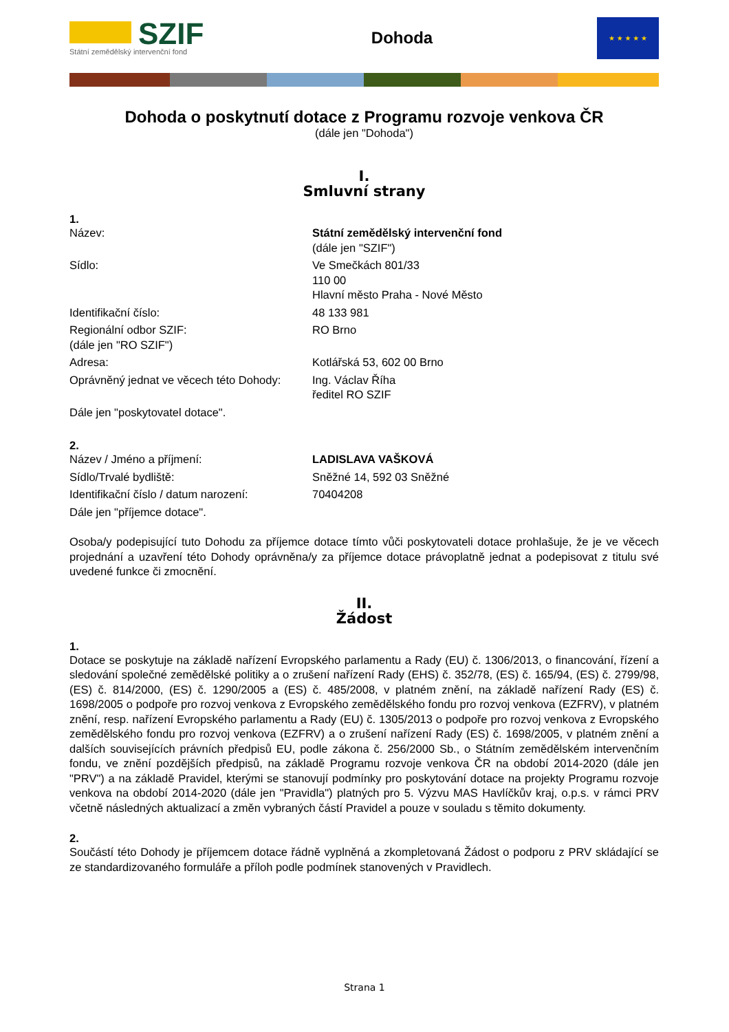SZIF
Státní zemědělský intervenční fond
Dohoda
★ ★ ★ ★ ★
Dohoda o poskytnutí dotace z Programu rozvoje venkova ČR
(dále jen "Dohoda")
I.
Smluvní strany
1.
Název: Státní zemědělský intervenční fond
(dále jen "SZIF")
Sídlo: Ve Smečkách 801/33
110 00
Hlavní město Praha - Nové Město
Identifikační číslo: 48 133 981
Regionální odbor SZIF:
(dále jen "RO SZIF")
RO Brno
Adresa: Kotlářská 53, 602 00 Brno
Oprávněný jednat ve věcech této Dohody:
Ing. Václav Říha
ředitel RO SZIF
Dále jen "poskytovatel dotace".
2.
Název / Jméno a příjmení: LADISLAVA VAŠKOVÁ
Sídlo/Trvalé bydliště: Sněžné 14, 592 03 Sněžné
Identifikační číslo / datum narození:
70404208
Dále jen "příjemce dotace".
Osoba/y podepisující tuto Dohodu za příjemce dotace tímto vůči poskytovateli dotace prohlašuje, že je ve věcech projednání a uzavření této Dohody oprávněna/y za příjemce dotace právoplatně jednat a podepisovat z titulu své uvedené funkce či zmocnění.
II.
Žádost
1.
Dotace se poskytuje na základě nařízení Evropského parlamentu a Rady (EU) č. 1306/2013, o financování, řízení a sledování společné zemědělské politiky a o zrušení nařízení Rady (EHS) č. 352/78, (ES) č. 165/94, (ES) č. 2799/98, (ES) č. 814/2000, (ES) č. 1290/2005 a (ES) č. 485/2008, v platném znění, na základě nařízení Rady (ES) č. 1698/2005 o podpoře pro rozvoj venkova z Evropského zemědělského fondu pro rozvoj venkova (EZFRV), v platném znění, resp. nařízení Evropského parlamentu a Rady (EU) č. 1305/2013 o podpoře pro rozvoj venkova z Evropského zemědělského fondu pro rozvoj venkova (EZFRV) a o zrušení nařízení Rady (ES) č. 1698/2005, v platném znění a dalších souvisejících právních předpisů EU, podle zákona č. 256/2000 Sb., o Státním zemědělském intervenčním fondu, ve znění pozdějších předpisů, na základě Programu rozvoje venkova ČR na období 2014-2020 (dále jen "PRV") a na základě Pravidel, kterými se stanovují podmínky pro poskytování dotace na projekty Programu rozvoje venkova na období 2014-2020 (dále jen "Pravidla") platných pro 5. Výzvu MAS Havlíčkův kraj, o.p.s. v rámci PRV včetně následných aktualizací a změn vybraných částí Pravidel a pouze v souladu s těmito dokumenty.
2.
Součástí této Dohody je příjemcem dotace řádně vyplněná a zkompletovaná Žádost o podporu z PRV skládající se ze standardizovaného formuláře a příloh podle podmínek stanovených v Pravidlech.
Strana 1